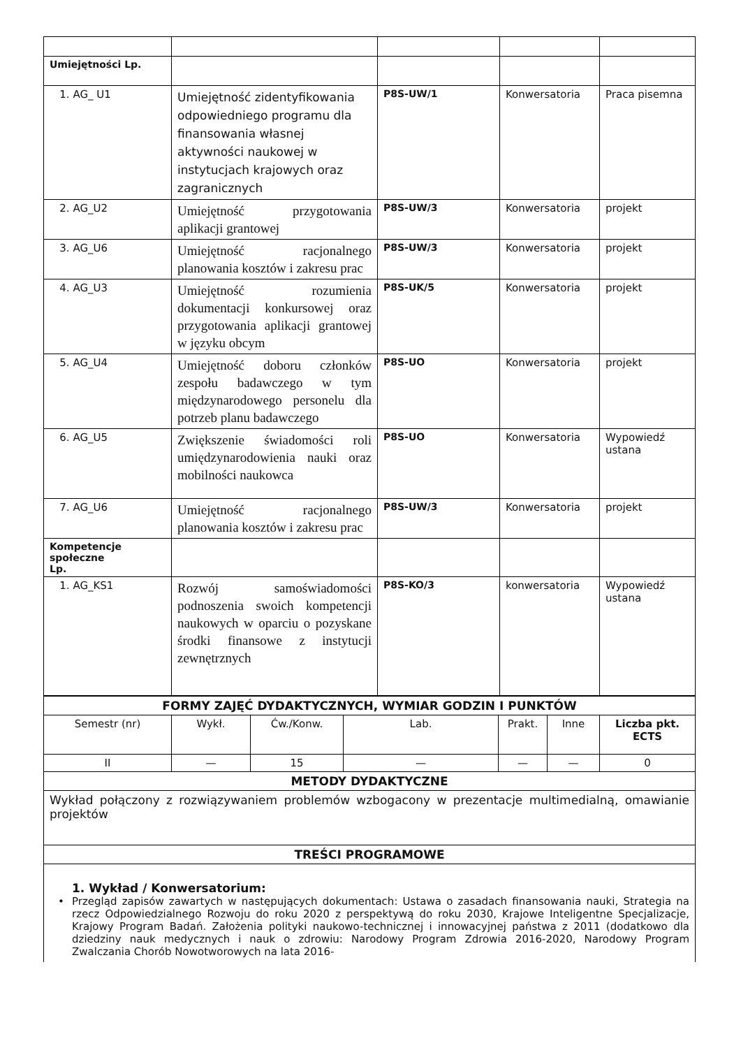| Umiejętności Lp. | | | | |
| 1. AG_ U1 | Umiejętność zidentyfikowania odpowiedniego programu dla finansowania własnej aktywności naukowej w instytucjach krajowych oraz zagranicznych | P8S-UW/1 | Konwersatoria | Praca pisemna |
| 2. AG_U2 | Umiejętność przygotowania aplikacji grantowej | P8S-UW/3 | Konwersatoria | projekt |
| 3. AG_U6 | Umiejętność racjonalnego planowania kosztów i zakresu prac | P8S-UW/3 | Konwersatoria | projekt |
| 4. AG_U3 | Umiejętność rozumienia dokumentacji konkursowej oraz przygotowania aplikacji grantowej w języku obcym | P8S-UK/5 | Konwersatoria | projekt |
| 5. AG_U4 | Umiejętność doboru członków zespołu badawczego w tym międzynarodowego personelu dla potrzeb planu badawczego | P8S-UO | Konwersatoria | projekt |
| 6. AG_U5 | Zwiększenie świadomości roli umiędzynarodowienia nauki oraz mobilności naukowca | P8S-UO | Konwersatoria | Wypowiedź ustana |
| 7. AG_U6 | Umiejętność racjonalnego planowania kosztów i zakresu prac | P8S-UW/3 | Konwersatoria | projekt |
| Kompetencje społeczne Lp. | | | | |
| 1. AG_KS1 | Rozwój samoświadomości podnoszenia swoich kompetencji naukowych w oparciu o pozyskane środki finansowe z instytucji zewnętrznych | P8S-KO/3 | konwersatoria | Wypowiedź ustana |
| FORMY ZAJĘĆ DYDAKTYCZNYCH, WYMIAR GODZIN I PUNKTÓW | | | | | | |
| Semestr (nr) | Wykł. | Ćw./Konw. | Lab. | Prakt. | Inne | Liczba pkt. ECTS |
| II | — | 15 | — | — | — | 0 |
| METODY DYDAKTYCZNE | | | | | | |
| Wykład połączony z rozwiązywaniem problemów wzbogacony w prezentacje multimedialną, omawianie projektów | | | | | | |
| TREŚCI PROGRAMOWE | | | | | | |
| 1. Wykład / Konwersatorium: • Przegląd zapisów zawartych w następujących dokumentach: Ustawa o zasadach finansowania nauki, Strategia na rzecz Odpowiedzialnego Rozwoju do roku 2020 z perspektywą do roku 2030, Krajowe Inteligentne Specjalizacje, Krajowy Program Badań. Założenia polityki naukowo-technicznej i innowacyjnej państwa z 2011 (dodatkowo dla dziedziny nauk medycznych i nauk o zdrowiu: Narodowy Program Zdrowia 2016-2020, Narodowy Program Zwalczania Chorób Nowotworowych na lata 2016- | | | | | | |